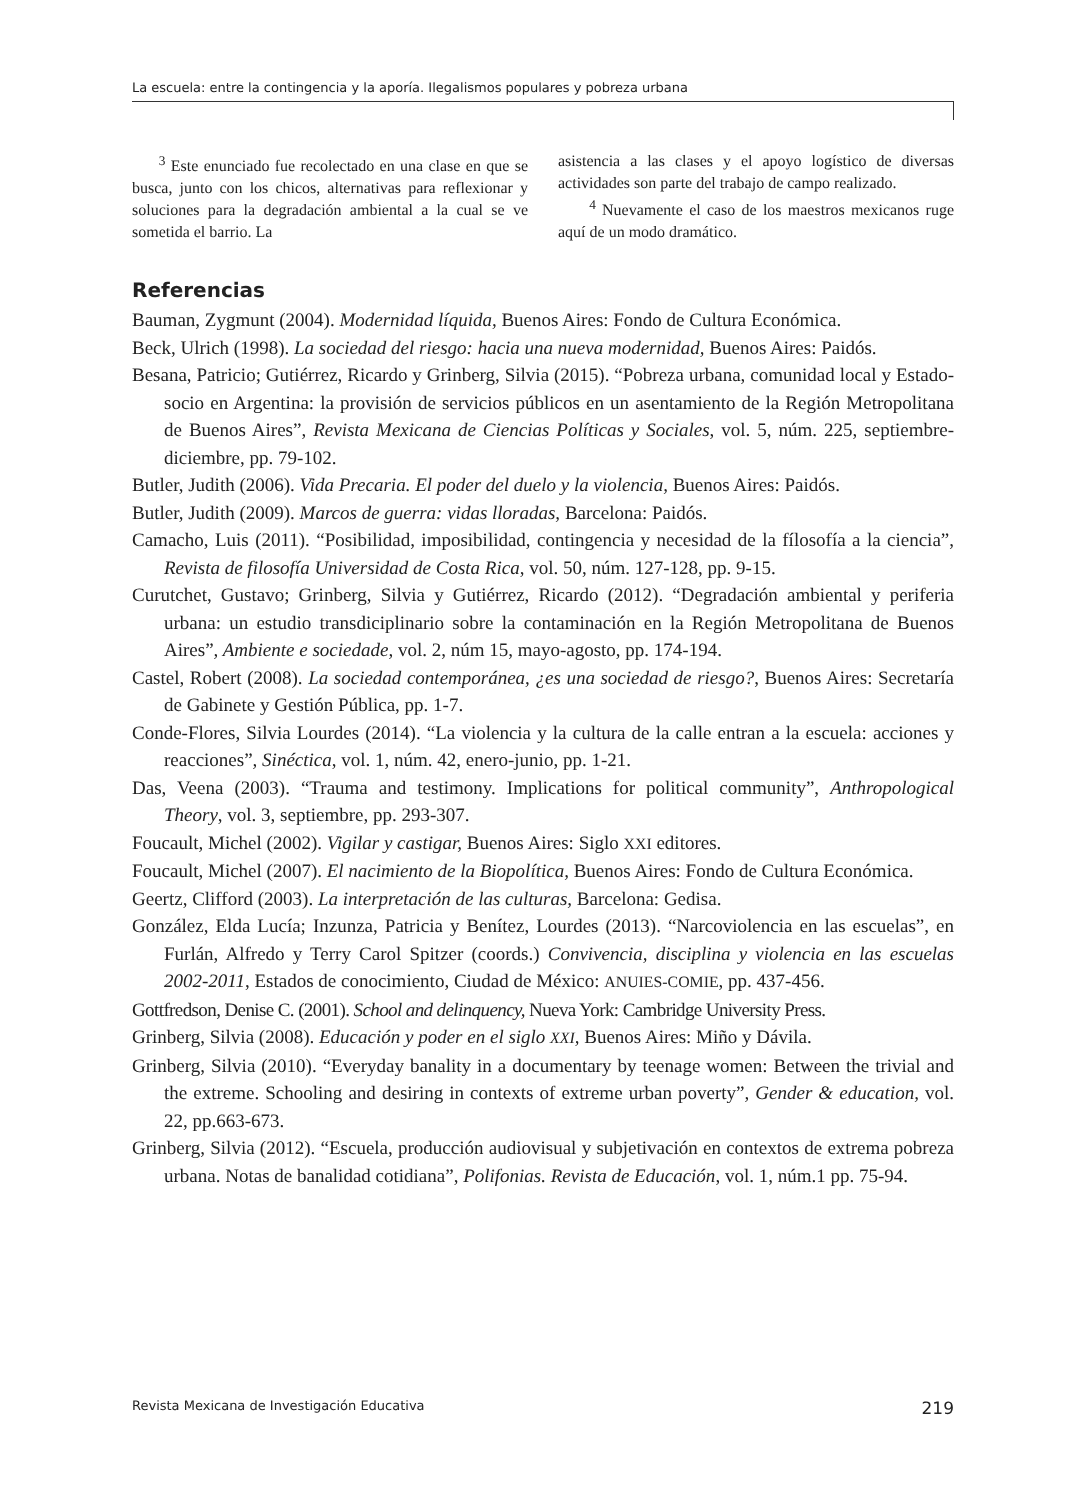La escuela: entre la contingencia y la aporía. Ilegalismos populares y pobreza urbana
<sup>3</sup> Este enunciado fue recolectado en una clase en que se busca, junto con los chicos, alternativas para reflexionar y soluciones para la degradación ambiental a la cual se ve sometida el barrio. La
asistencia a las clases y el apoyo logístico de diversas actividades son parte del trabajo de campo realizado.
<sup>4</sup> Nuevamente el caso de los maestros mexicanos ruge aquí de un modo dramático.
Referencias
Bauman, Zygmunt (2004). Modernidad líquida, Buenos Aires: Fondo de Cultura Económica.
Beck, Ulrich (1998). La sociedad del riesgo: hacia una nueva modernidad, Buenos Aires: Paidós.
Besana, Patricio; Gutiérrez, Ricardo y Grinberg, Silvia (2015). “Pobreza urbana, comunidad local y Estado-socio en Argentina: la provisión de servicios públicos en un asentamiento de la Región Metropolitana de Buenos Aires”, Revista Mexicana de Ciencias Políticas y Sociales, vol. 5, núm. 225, septiembre-diciembre, pp. 79-102.
Butler, Judith (2006). Vida Precaria. El poder del duelo y la violencia, Buenos Aires: Paidós.
Butler, Judith (2009). Marcos de guerra: vidas lloradas, Barcelona: Paidós.
Camacho, Luis (2011). “Posibilidad, imposibilidad, contingencia y necesidad de la fílosofía a la ciencia”, Revista de filosofía Universidad de Costa Rica, vol. 50, núm. 127-128, pp. 9-15.
Curutchet, Gustavo; Grinberg, Silvia y Gutiérrez, Ricardo (2012). “Degradación ambiental y periferia urbana: un estudio transdiciplinario sobre la contaminación en la Región Metropolitana de Buenos Aires”, Ambiente e sociedade, vol. 2, núm 15, mayo-agosto, pp. 174-194.
Castel, Robert (2008). La sociedad contemporánea, ¿es una sociedad de riesgo?, Buenos Aires: Secretaría de Gabinete y Gestión Pública, pp. 1-7.
Conde-Flores, Silvia Lourdes (2014). “La violencia y la cultura de la calle entran a la escuela: acciones y reacciones”, Sinéctica, vol. 1, núm. 42, enero-junio, pp. 1-21.
Das, Veena (2003). “Trauma and testimony. Implications for political community”, Anthropological Theory, vol. 3, septiembre, pp. 293-307.
Foucault, Michel (2002). Vigilar y castigar, Buenos Aires: Siglo XXI editores.
Foucault, Michel (2007). El nacimiento de la Biopolítica, Buenos Aires: Fondo de Cultura Económica.
Geertz, Clifford (2003). La interpretación de las culturas, Barcelona: Gedisa.
González, Elda Lucía; Inzunza, Patricia y Benítez, Lourdes (2013). “Narcoviolencia en las escuelas”, en Furlán, Alfredo y Terry Carol Spitzer (coords.) Convivencia, disciplina y violencia en las escuelas 2002-2011, Estados de conocimiento, Ciudad de México: ANUIES-COMIE, pp. 437-456.
Gottfredson, Denise C. (2001). School and delinquency, Nueva York: Cambridge University Press.
Grinberg, Silvia (2008). Educación y poder en el siglo XXI, Buenos Aires: Miño y Dávila.
Grinberg, Silvia (2010). “Everyday banality in a documentary by teenage women: Between the trivial and the extreme. Schooling and desiring in contexts of extreme urban poverty”, Gender & education, vol. 22, pp.663-673.
Grinberg, Silvia (2012). “Escuela, producción audiovisual y subjetivación en contextos de extrema pobreza urbana. Notas de banalidad cotidiana”, Polifonias. Revista de Educación, vol. 1, núm.1 pp. 75-94.
Revista Mexicana de Investigación Educativa 219